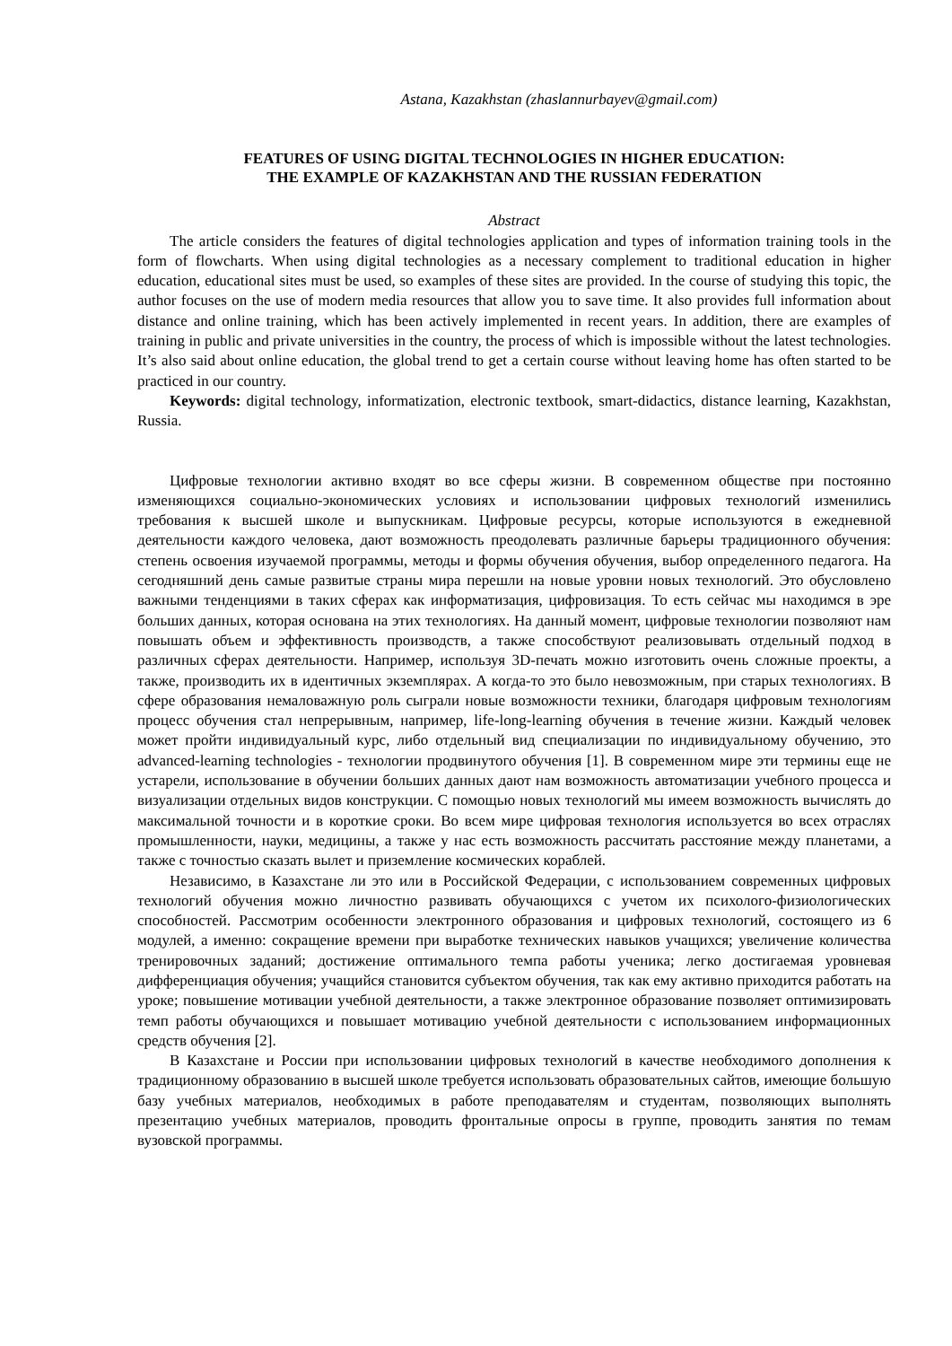Astana, Kazakhstan (zhaslannurbayev@gmail.com)
FEATURES OF USING DIGITAL TECHNOLOGIES IN HIGHER EDUCATION:
THE EXAMPLE OF KAZAKHSTAN AND THE RUSSIAN FEDERATION
Abstract
The article considers the features of digital technologies application and types of information training tools in the form of flowcharts. When using digital technologies as a necessary complement to traditional education in higher education, educational sites must be used, so examples of these sites are provided. In the course of studying this topic, the author focuses on the use of modern media resources that allow you to save time. It also provides full information about distance and online training, which has been actively implemented in recent years. In addition, there are examples of training in public and private universities in the country, the process of which is impossible without the latest technologies. It’s also said about online education, the global trend to get a certain course without leaving home has often started to be practiced in our country.
Keywords: digital technology, informatization, electronic textbook, smart-didactics, distance learning, Kazakhstan, Russia.
Цифровые технологии активно входят во все сферы жизни. В современном обществе при постоянно изменяющихся социально-экономических условиях и использовании цифровых технологий изменились требования к высшей школе и выпускникам. Цифровые ресурсы, которые используются в ежедневной деятельности каждого человека, дают возможность преодолевать различные барьеры традиционного обучения: степень освоения изучаемой программы, методы и формы обучения обучения, выбор определенного педагога. На сегодняшний день самые развитые страны мира перешли на новые уровни новых технологий. Это обусловлено важными тенденциями в таких сферах как информатизация, цифровизация. То есть сейчас мы находимся в эре больших данных, которая основана на этих технологиях. На данный момент, цифровые технологии позволяют нам повышать объем и эффективность производств, а также способствуют реализовывать отдельный подход в различных сферах деятельности. Например, используя 3D-печать можно изготовить очень сложные проекты, а также, производить их в идентичных экземплярах. А когда-то это было невозможным, при старых технологиях. В сфере образования немаловажную роль сыграли новые возможности техники, благодаря цифровым технологиям процесс обучения стал непрерывным, например, life-long-learning обучения в течение жизни. Каждый человек может пройти индивидуальный курс, либо отдельный вид специализации по индивидуальному обучению, это advanced-learning technologies - технологии продвинутого обучения [1]. В современном мире эти термины еще не устарели, использование в обучении больших данных дают нам возможность автоматизации учебного процесса и визуализации отдельных видов конструкции. С помощью новых технологий мы имеем возможность вычислять до максимальной точности и в короткие сроки. Во всем мире цифровая технология используется во всех отраслях промышленности, науки, медицины, а также у нас есть возможность рассчитать расстояние между планетами, а также с точностью сказать вылет и приземление космических кораблей.
Независимо, в Казахстане ли это или в Российской Федерации, с использованием современных цифровых технологий обучения можно личностно развивать обучающихся с учетом их психолого-физиологических способностей. Рассмотрим особенности электронного образования и цифровых технологий, состоящего из 6 модулей, а именно: сокращение времени при выработке технических навыков учащихся; увеличение количества тренировочных заданий; достижение оптимального темпа работы ученика; легко достигаемая уровневая дифференциация обучения; учащийся становится субъектом обучения, так как ему активно приходится работать на уроке; повышение мотивации учебной деятельности, а также электронное образование позволяет оптимизировать темп работы обучающихся и повышает мотивацию учебной деятельности с использованием информационных средств обучения [2].
В Казахстане и России при использовании цифровых технологий в качестве необходимого дополнения к традиционному образованию в высшей школе требуется использовать образовательных сайтов, имеющие большую базу учебных материалов, необходимых в работе преподавателям и студентам, позволяющих выполнять презентацию учебных материалов, проводить фронтальные опросы в группе, проводить занятия по темам вузовской программы.